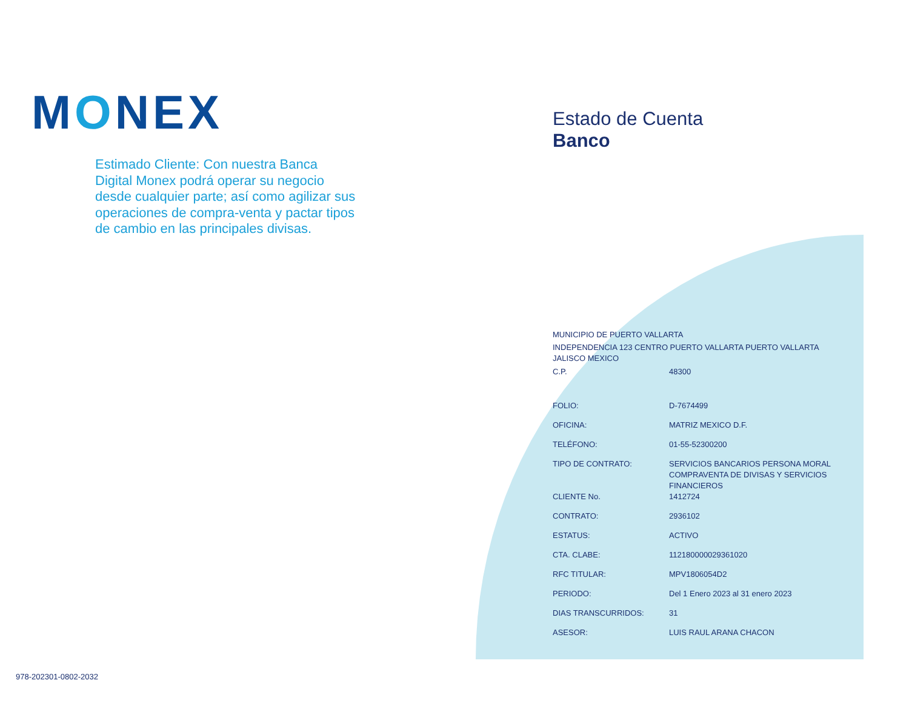MONEX
Estimado Cliente: Con nuestra Banca Digital Monex podrá operar su negocio desde cualquier parte; así como agilizar sus operaciones de compra-venta y pactar tipos de cambio en las principales divisas.
Estado de Cuenta
Banco
MUNICIPIO DE PUERTO VALLARTA
INDEPENDENCIA 123 CENTRO PUERTO VALLARTA PUERTO VALLARTA JALISCO MEXICO
| C.P. | 48300 |
| FOLIO: | D-7674499 |
| OFICINA: | MATRIZ MEXICO D.F. |
| TELÉFONO: | 01-55-52300200 |
| TIPO DE CONTRATO: | SERVICIOS BANCARIOS PERSONA MORAL COMPRAVENTA DE DIVISAS Y SERVICIOS FINANCIEROS |
| CLIENTE No. | 1412724 |
| CONTRATO: | 2936102 |
| ESTATUS: | ACTIVO |
| CTA. CLABE: | 112180000029361020 |
| RFC TITULAR: | MPV1806054D2 |
| PERIODO: | Del 1 Enero 2023 al 31 enero 2023 |
| DIAS TRANSCURRIDOS: | 31 |
| ASESOR: | LUIS RAUL ARANA CHACON |
978-202301-0802-2032